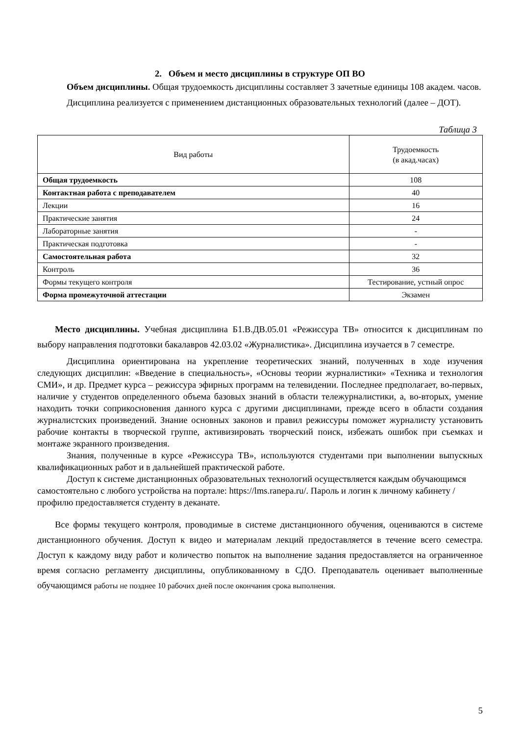2. Объем и место дисциплины в структуре ОП ВО
Объем дисциплины. Общая трудоемкость дисциплины составляет 3 зачетные единицы 108 академ. часов.
Дисциплина реализуется с применением дистанционных образовательных технологий (далее – ДОТ).
Таблица 3
| Вид работы | Трудоемкость (в акад.часах) |
| --- | --- |
| Общая трудоемкость | 108 |
| Контактная работа с преподавателем | 40 |
| Лекции | 16 |
| Практические занятия | 24 |
| Лабораторные занятия | - |
| Практическая подготовка | - |
| Самостоятельная работа | 32 |
| Контроль | 36 |
| Формы текущего контроля | Тестирование, устный опрос |
| Форма промежуточной аттестации | Экзамен |
Место дисциплины. Учебная дисциплина Б1.В.ДВ.05.01 «Режиссура ТВ» относится к дисциплинам по выбору направления подготовки бакалавров 42.03.02 «Журналистика». Дисциплина изучается в 7 семестре.
Дисциплина ориентирована на укрепление теоретических знаний, полученных в ходе изучения следующих дисциплин: «Введение в специальность», «Основы теории журналистики» «Техника и технология СМИ», и др. Предмет курса – режиссура эфирных программ на телевидении. Последнее предполагает, во-первых, наличие у студентов определенного объема базовых знаний в области тележурналистики, а, во-вторых, умение находить точки соприкосновения данного курса с другими дисциплинами, прежде всего в области создания журналистских произведений. Знание основных законов и правил режиссуры поможет журналисту установить рабочие контакты в творческой группе, активизировать творческий поиск, избежать ошибок при съемках и монтаже экранного произведения.
Знания, полученные в курсе «Режиссура ТВ», используются студентами при выполнении выпускных квалификационных работ и в дальнейшей практической работе.
Доступ к системе дистанционных образовательных технологий осуществляется каждым обучающимся самостоятельно с любого устройства на портале: https://lms.ranepa.ru/. Пароль и логин к личному кабинету / профилю предоставляется студенту в деканате.
Все формы текущего контроля, проводимые в системе дистанционного обучения, оцениваются в системе дистанционного обучения. Доступ к видео и материалам лекций предоставляется в течение всего семестра. Доступ к каждому виду работ и количество попыток на выполнение задания предоставляется на ограниченное время согласно регламенту дисциплины, опубликованному в СДО. Преподаватель оценивает выполненные обучающимся работы не позднее 10 рабочих дней после окончания срока выполнения.
5